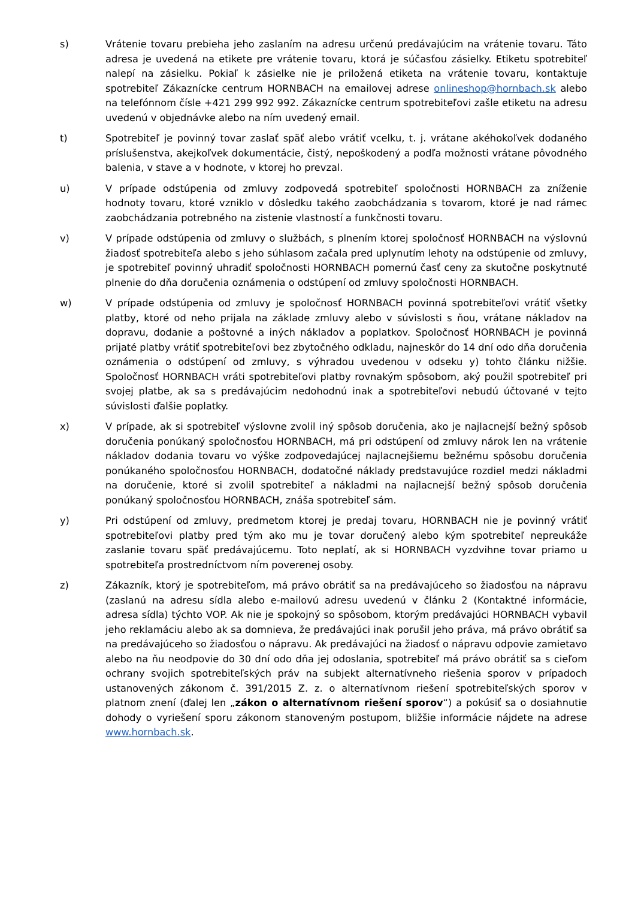s) Vrátenie tovaru prebieha jeho zaslaním na adresu určenú predávajúcim na vrátenie tovaru. Táto adresa je uvedená na etikete pre vrátenie tovaru, ktorá je súčasťou zásielky. Etiketu spotrebiteľ nalepí na zásielku. Pokiaľ k zásielke nie je priložená etiketa na vrátenie tovaru, kontaktuje spotrebiteľ Zákaznícke centrum HORNBACH na emailovej adrese onlineshop@hornbach.sk alebo na telefónnom čísle +421 299 992 992. Zákaznícke centrum spotrebiteľovi zašle etiketu na adresu uvedenú v objednávke alebo na ním uvedený email.
t) Spotrebiteľ je povinný tovar zaslať späť alebo vrátiť vcelku, t. j. vrátane akéhokoľvek dodaného príslušenstva, akejkoľvek dokumentácie, čistý, nepoškodený a podľa možnosti vrátane pôvodného balenia, v stave a v hodnote, v ktorej ho prevzal.
u) V prípade odstúpenia od zmluvy zodpovedá spotrebiteľ spoločnosti HORNBACH za zníženie hodnoty tovaru, ktoré vzniklo v dôsledku takého zaobchádzania s tovarom, ktoré je nad rámec zaobchádzania potrebného na zistenie vlastností a funkčnosti tovaru.
v) V prípade odstúpenia od zmluvy o službách, s plnením ktorej spoločnosť HORNBACH na výslovnú žiadosť spotrebiteľa alebo s jeho súhlasom začala pred uplynutím lehoty na odstúpenie od zmluvy, je spotrebiteľ povinný uhradiť spoločnosti HORNBACH pomernú časť ceny za skutočne poskytnuté plnenie do dňa doručenia oznámenia o odstúpení od zmluvy spoločnosti HORNBACH.
w) V prípade odstúpenia od zmluvy je spoločnosť HORNBACH povinná spotrebiteľovi vrátiť všetky platby, ktoré od neho prijala na základe zmluvy alebo v súvislosti s ňou, vrátane nákladov na dopravu, dodanie a poštovné a iných nákladov a poplatkov. Spoločnosť HORNBACH je povinná prijaté platby vrátiť spotrebiteľovi bez zbytočného odkladu, najneskôr do 14 dní odo dňa doručenia oznámenia o odstúpení od zmluvy, s výhradou uvedenou v odseku y) tohto článku nižšie. Spoločnosť HORNBACH vráti spotrebiteľovi platby rovnakým spôsobom, aký použil spotrebiteľ pri svojej platbe, ak sa s predávajúcim nedohodnú inak a spotrebiteľovi nebudú účtované v tejto súvislosti ďalšie poplatky.
x) V prípade, ak si spotrebiteľ výslovne zvolil iný spôsob doručenia, ako je najlacnejší bežný spôsob doručenia ponúkaný spoločnosťou HORNBACH, má pri odstúpení od zmluvy nárok len na vrátenie nákladov dodania tovaru vo výške zodpovedajúcej najlacnejšiemu bežnému spôsobu doručenia ponúkaného spoločnosťou HORNBACH, dodatočné náklady predstavujúce rozdiel medzi nákladmi na doručenie, ktoré si zvolil spotrebiteľ a nákladmi na najlacnejší bežný spôsob doručenia ponúkaný spoločnosťou HORNBACH, znáša spotrebiteľ sám.
y) Pri odstúpení od zmluvy, predmetom ktorej je predaj tovaru, HORNBACH nie je povinný vrátiť spotrebiteľovi platby pred tým ako mu je tovar doručený alebo kým spotrebiteľ nepreukáže zaslanie tovaru späť predávajúcemu. Toto neplatí, ak si HORNBACH vyzdvihne tovar priamo u spotrebiteľa prostredníctvom ním poverenej osoby.
z) Zákazník, ktorý je spotrebiteľom, má právo obrátiť sa na predávajúceho so žiadosťou na nápravu (zaslanú na adresu sídla alebo e-mailovú adresu uvedenú v článku 2 (Kontaktné informácie, adresa sídla) týchto VOP. Ak nie je spokojný so spôsobom, ktorým predávajúci HORNBACH vybavil jeho reklamáciu alebo ak sa domnieva, že predávajúci inak porušil jeho práva, má právo obrátiť sa na predávajúceho so žiadosťou o nápravu. Ak predávajúci na žiadosť o nápravu odpovie zamietavo alebo na ňu neodpovie do 30 dní odo dňa jej odoslania, spotrebiteľ má právo obrátiť sa s cieľom ochrany svojich spotrebiteľských práv na subjekt alternatívneho riešenia sporov v prípadoch ustanovených zákonom č. 391/2015 Z. z. o alternatívnom riešení spotrebiteľských sporov v platnom znení (ďalej len „zákon o alternatívnom riešení sporov“) a pokúsiť sa o dosiahnutie dohody o vyriešení sporu zákonom stanoveným postupom, bližšie informácie nájdete na adrese www.hornbach.sk.